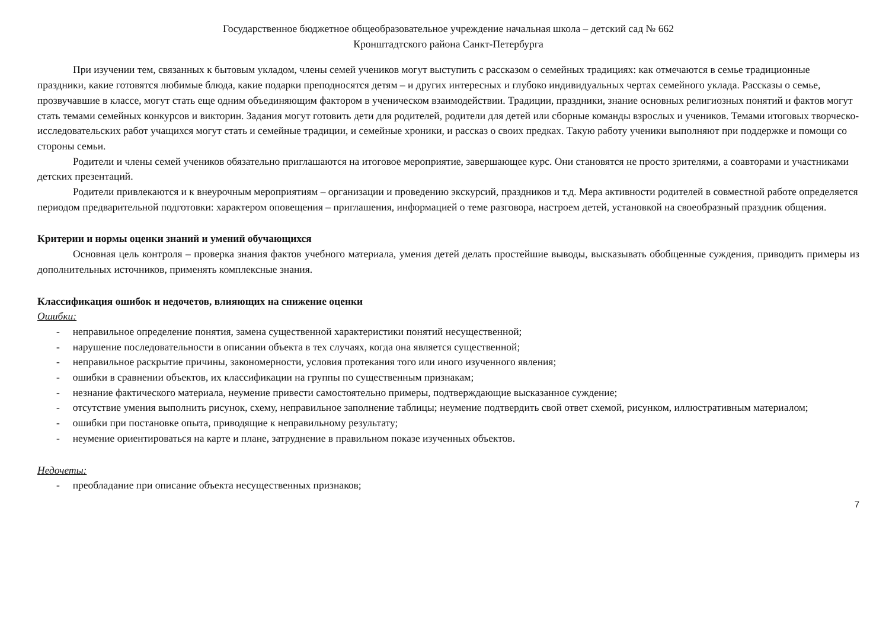Государственное бюджетное общеобразовательное учреждение начальная школа – детский сад № 662
Кронштадтского района Санкт-Петербурга
При изучении тем, связанных к бытовым укладом, члены семей учеников могут выступить с рассказом о семейных традициях: как отмечаются в семье традиционные праздники, какие готовятся любимые блюда, какие подарки преподносятся детям – и других интересных и глубоко индивидуальных чертах семейного уклада. Рассказы о семье, прозвучавшие в классе, могут стать еще одним объединяющим фактором в ученическом взаимодействии. Традиции, праздники, знание основных религиозных понятий и фактов могут стать темами семейных конкурсов и викторин. Задания могут готовить дети для родителей, родители для детей или сборные команды взрослых и учеников. Темами итоговых творческо-исследовательских работ учащихся могут стать и семейные традиции, и семейные хроники, и рассказ о своих предках. Такую работу ученики выполняют при поддержке и помощи со стороны семьи.
Родители и члены семей учеников обязательно приглашаются на итоговое мероприятие, завершающее курс. Они становятся не просто зрителями, а соавторами и участниками детских презентаций.
Родители привлекаются и к внеурочным мероприятиям – организации и проведению экскурсий, праздников и т.д. Мера активности родителей в совместной работе определяется периодом предварительной подготовки: характером оповещения – приглашения, информацией о теме разговора, настроем детей, установкой на своеобразный праздник общения.
Критерии и нормы оценки знаний и умений обучающихся
Основная цель контроля – проверка знания фактов учебного материала, умения детей делать простейшие выводы, высказывать обобщенные суждения, приводить примеры из дополнительных источников, применять комплексные знания.
Классификация ошибок и недочетов, влияющих на снижение оценки
Ошибки:
- неправильное определение понятия, замена существенной характеристики понятий несущественной;
- нарушение последовательности в описании объекта в тех случаях, когда она является существенной;
- неправильное раскрытие причины, закономерности, условия протекания того или иного изученного явления;
- ошибки в сравнении объектов, их классификации на группы по существенным признакам;
- незнание фактического материала, неумение привести самостоятельно примеры, подтверждающие высказанное суждение;
- отсутствие умения выполнить рисунок, схему, неправильное заполнение таблицы; неумение подтвердить свой ответ схемой, рисунком, иллюстративным материалом;
- ошибки при постановке опыта, приводящие к неправильному результату;
- неумение ориентироваться на карте и плане, затруднение в правильном показе изученных объектов.
Недочеты:
- преобладание при описание объекта несущественных признаков;
7